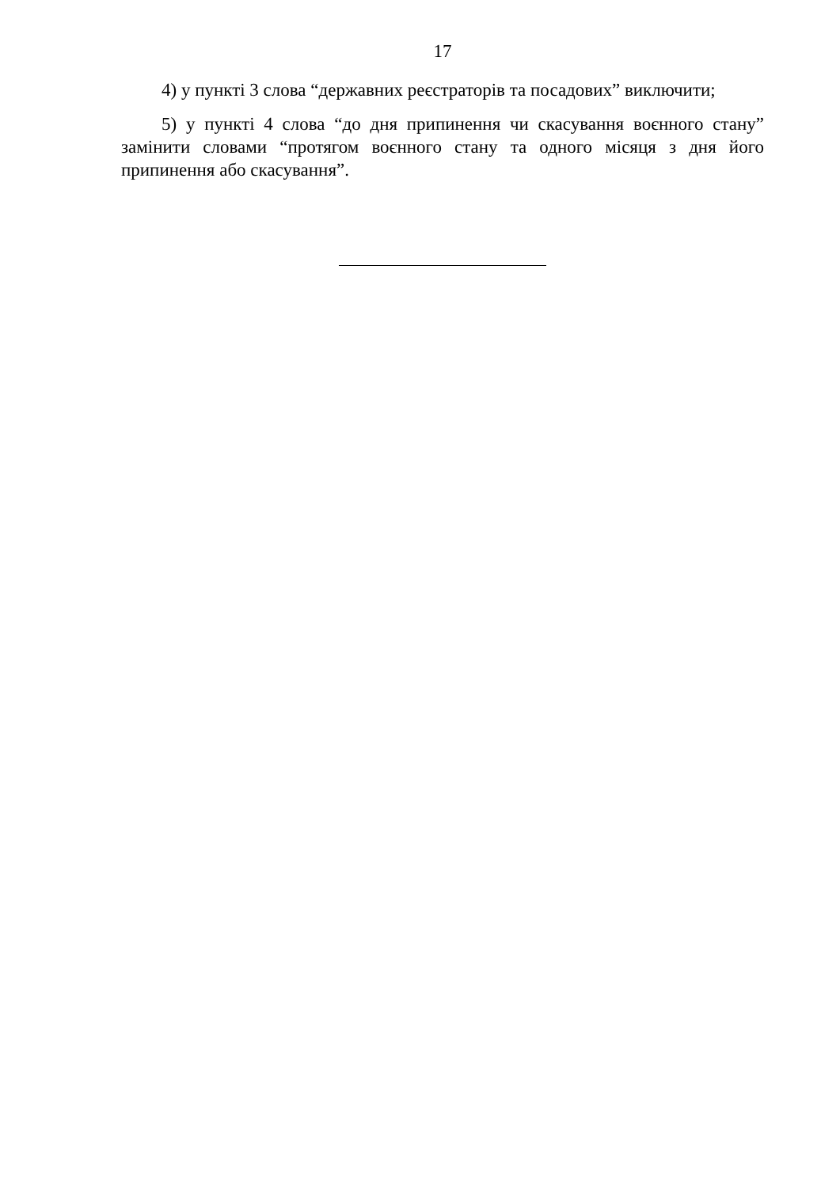17
4) у пункті 3 слова “державних реєстраторів та посадових” виключити;
5) у пункті 4 слова “до дня припинення чи скасування воєнного стану” замінити словами “протягом воєнного стану та одного місяця з дня його припинення або скасування”.